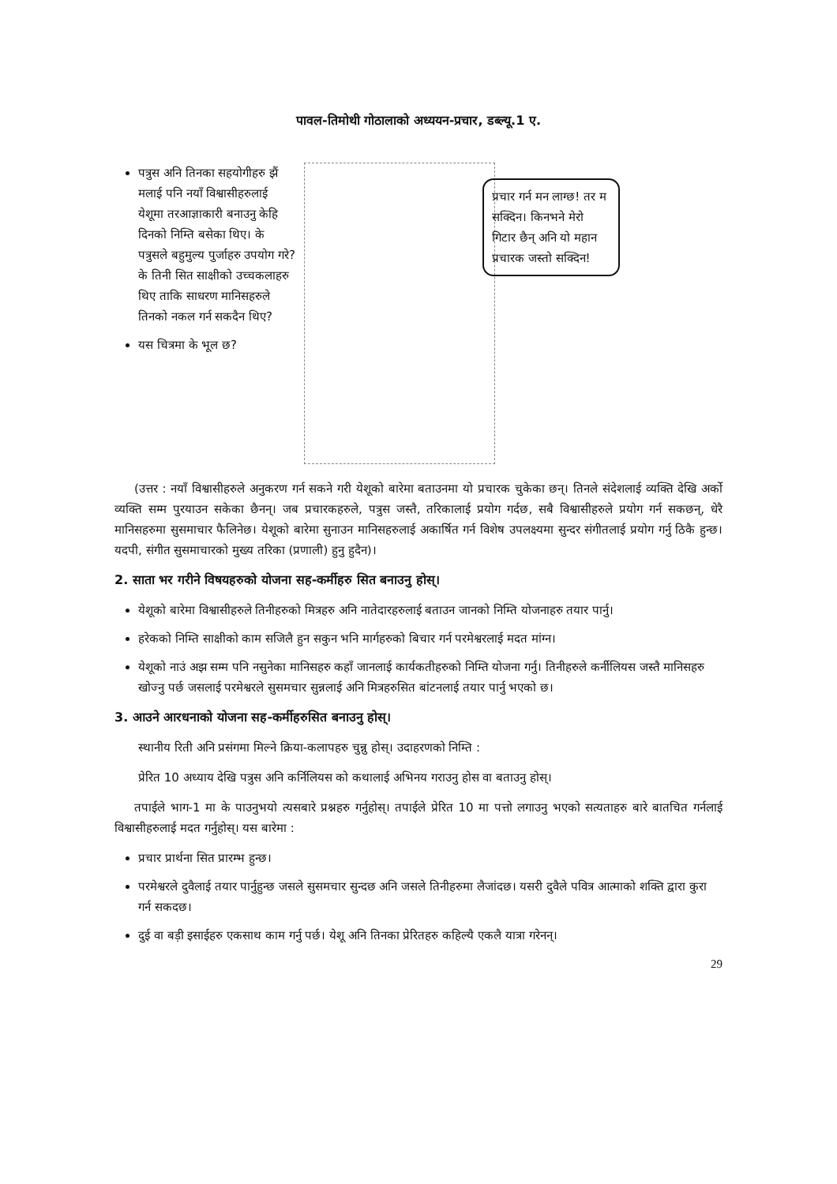पावल-तिमोथी गोठालाको अध्ययन-प्रचार, डब्ल्यू.1 ए.
पत्रुस अनि तिनका सहयोगीहरु झैं मलाई पनि नयाँ विश्वासीहरुलाई येशूमा तरआज्ञाकारी बनाउनु केहि दिनको निम्ति बसेका थिए। के पत्रुसले बहुमुल्य पुर्जाहरु उपयोग गरे? के तिनी सित साक्षीको उच्चकलाहरु थिए ताकि साधरण मानिसहरुले तिनको नकल गर्न सकदैन थिए?
यस चित्रमा के भूल छ?
प्रचार गर्न मन लाग्छ! तर म सक्दिन। किनभने मेरो गिटार छैन् अनि यो महान प्रचारक जस्तो सक्दिन!
(उत्तर : नयाँ विश्वासीहरुले अनुकरण गर्न सकने गरी येशूको बारेमा बताउनमा यो प्रचारक चुकेका छन्। तिनले संदेशलाई व्यक्ति देखि अर्को व्यक्ति सम्म पुरयाउन सकेका छैनन्। जब प्रचारकहरुले, पत्रुस जस्तै, तरिकालाई प्रयोग गर्दछ, सबै विश्वासीहरुले प्रयोग गर्न सकछन्, धेरै मानिसहरुमा सुसमाचार फैलिनेछ। येशूको बारेमा सुनाउन मानिसहरुलाई अकार्षित गर्न विशेष उपलक्ष्यमा सुन्दर संगीतलाई प्रयोग गर्नु ठिकै हुन्छ। यदपी, संगीत सुसमाचारको मुख्य तरिका (प्रणाली) हुनु हुदैन)।
2. साता भर गरीने विषयहरुको योजना सह-कर्मीहरु सित बनाउनु होस्।
येशूको बारेमा विश्वासीहरुले तिनीहरुको मित्रहरु अनि नातेदारहरुलाई बताउन जानको निम्ति योजनाहरु तयार पार्नु।
हरेकको निम्ति साक्षीको काम सजिलै हुन सकुन भनि मार्गहरुको बिचार गर्न परमेश्वरलाई मदत मांग्न।
येशूको नाउं अझ सम्म पनि नसुनेका मानिसहरु कहाँ जानलाई कार्यकतीहरुको निम्ति योजना गर्नु। तिनीहरुले कर्नीलियस जस्तै मानिसहरु खोज्नु पर्छ जसलाई परमेश्वरले सुसमचार सुन्नलाई अनि मित्रहरुसित बांटनलाई तयार पार्नु भएको छ।
3. आउने आरधनाको योजना सह-कर्मीहरुसित बनाउनु होस्।
स्थानीय रिती अनि प्रसंगमा मिल्ने क्रिया-कलापहरु चुन्नु होस्। उदाहरणको निम्ति :
प्रेरित 10 अध्याय देखि पत्रुस अनि कर्निलियस को कथालाई अभिनय गराउनु होस वा बताउनु होस्।
तपाईले भाग-1 मा के पाउनुभयो त्यसबारे प्रश्नहरु गर्नुहोस्। तपाईले प्रेरित 10 मा पत्तो लगाउनु भएको सत्यताहरु बारे बातचित गर्नलाई विश्वासीहरुलाई मदत गर्नुहोस्। यस बारेमा :
प्रचार प्रार्थना सित प्रारम्भ हुन्छ।
परमेश्वरले दुवैलाई तयार पार्नुहुन्छ जसले सुसमचार सुन्दछ अनि जसले तिनीहरुमा लैजांदछ। यसरी दुवैले पवित्र आत्माको शक्ति द्वारा कुरा गर्न सकदछ।
दुई वा बड़ी इसाईहरु एकसाथ काम गर्नु पर्छ। येशू अनि तिनका प्रेरितहरु कहिल्यै एकलै यात्रा गरेनन्।
29